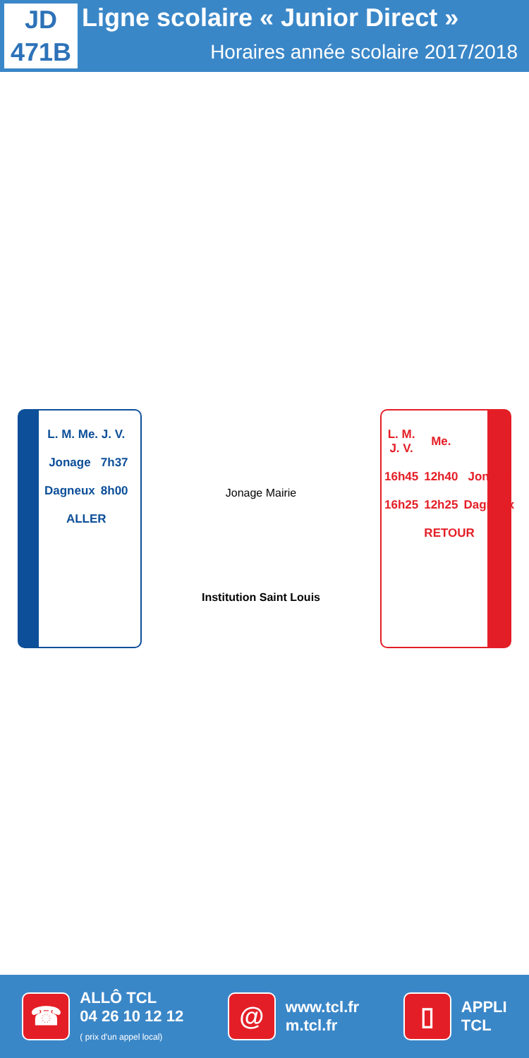JD
471B
Ligne scolaire « Junior Direct »
Horaires année scolaire 2017/2018
| L. M. Me. J. V. | |
| --- | --- |
| Jonage | 7h37 |
| Dagneux | 8h00 |
| ALLER | |
Jonage Mairie
Institution Saint Louis
| L. M. J. V. | Me. | |
| --- | --- | --- |
| 16h45 | 12h40 | Jonage |
| 16h25 | 12h25 | Dagneux |
| RETOUR | | |
☎
ALLÔ TCL
04 26 10 12 12
( prix d'un appel local)
@
www.tcl.fr
m.tcl.fr
▯
APPLI
TCL